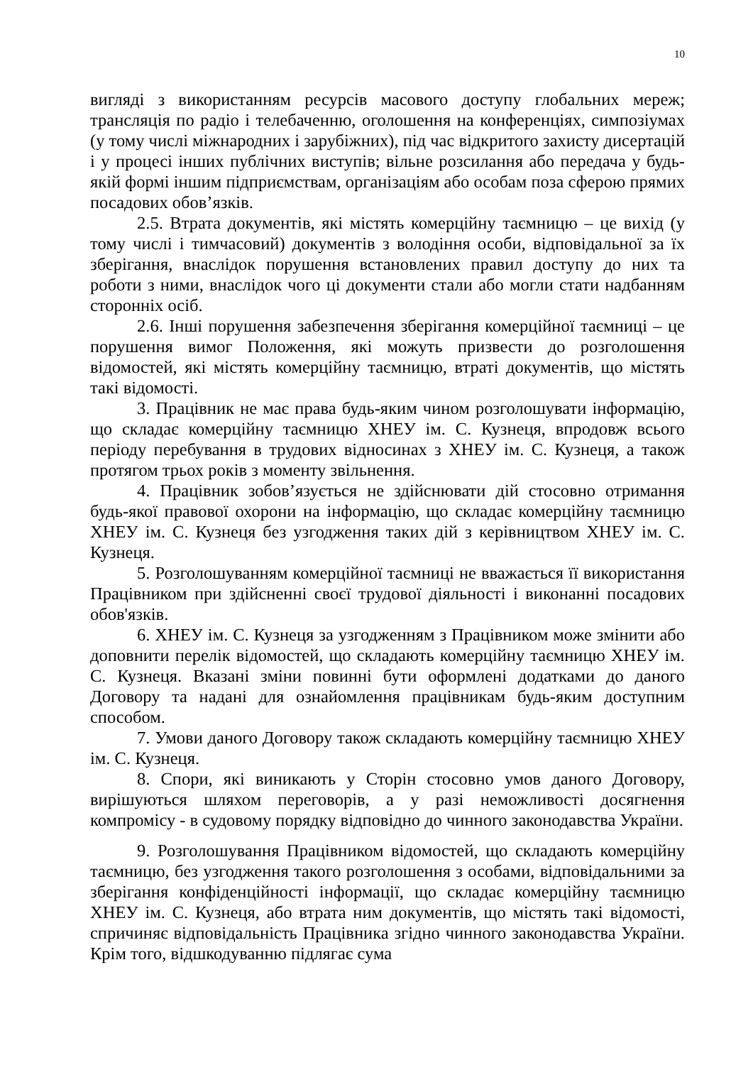10
вигляді з використанням ресурсів масового доступу глобальних мереж; трансляція по радіо і телебаченню, оголошення на конференціях, симпозіумах (у тому числі міжнародних і зарубіжних), під час відкритого захисту дисертацій і у процесі інших публічних виступів; вільне розсилання або передача у будь-якій формі іншим підприємствам, організаціям або особам поза сферою прямих посадових обов’язків.
2.5. Втрата документів, які містять комерційну таємницю – це вихід (у тому числі і тимчасовий) документів з володіння особи, відповідальної за їх зберігання, внаслідок порушення встановлених правил доступу до них та роботи з ними, внаслідок чого ці документи стали або могли стати надбанням сторонніх осіб.
2.6. Інші порушення забезпечення зберігання комерційної таємниці – це порушення вимог Положення, які можуть призвести до розголошення відомостей, які містять комерційну таємницю, втраті документів, що містять такі відомості.
3. Працівник не має права будь-яким чином розголошувати інформацію, що складає комерційну таємницю ХНЕУ ім. С. Кузнеця, впродовж всього періоду перебування в трудових відносинах з ХНЕУ ім. С. Кузнеця, а також протягом трьох років з моменту звільнення.
4. Працівник зобов’язується не здійснювати дій стосовно отримання будь-якої правової охорони на інформацію, що складає комерційну таємницю ХНЕУ ім. С. Кузнеця без узгодження таких дій з керівництвом ХНЕУ ім. С. Кузнеця.
5. Розголошуванням комерційної таємниці не вважається її використання Працівником при здійсненні своєї трудової діяльності і виконанні посадових обов'язків.
6. ХНЕУ ім. С. Кузнеця за узгодженням з Працівником може змінити або доповнити перелік відомостей, що складають комерційну таємницю ХНЕУ ім. С. Кузнеця. Вказані зміни повинні бути оформлені додатками до даного Договору та надані для ознайомлення працівникам будь-яким доступним способом.
7. Умови даного Договору також складають комерційну таємницю ХНЕУ ім. С. Кузнеця.
8. Спори, які виникають у Сторін стосовно умов даного Договору, вирішуються шляхом переговорів, а у разі неможливості досягнення компромісу - в судовому порядку відповідно до чинного законодавства України.
9. Розголошування Працівником відомостей, що складають комерційну таємницю, без узгодження такого розголошення з особами, відповідальними за зберігання конфіденційності інформації, що складає комерційну таємницю ХНЕУ ім. С. Кузнеця, або втрата ним документів, що містять такі відомості, спричиняє відповідальність Працівника згідно чинного законодавства України. Крім того, відшкодуванню підлягає сума